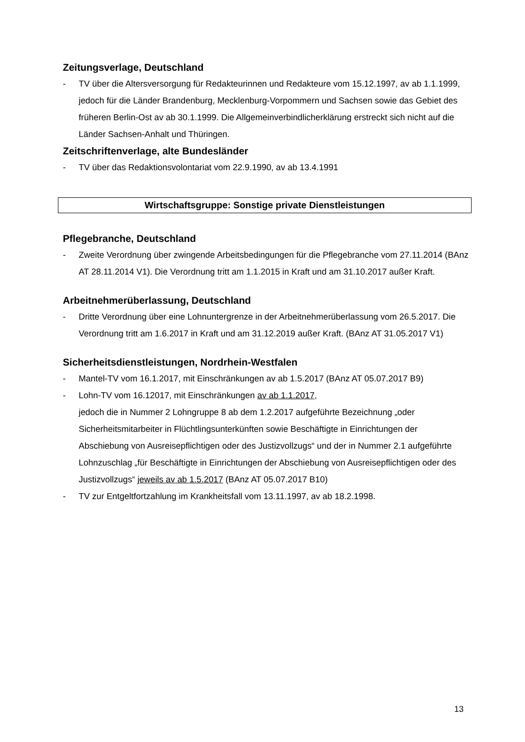Zeitungsverlage, Deutschland
- TV über die Altersversorgung für Redakteurinnen und Redakteure vom 15.12.1997, av ab 1.1.1999, jedoch für die Länder Brandenburg, Mecklenburg-Vorpommern und Sachsen sowie das Gebiet des früheren Berlin-Ost av ab 30.1.1999. Die Allgemein­verbindlicherklärung erstreckt sich nicht auf die Länder Sachsen-Anhalt und Thüringen.
Zeitschriftenverlage, alte Bundesländer
- TV über das Redaktionsvolontariat vom 22.9.1990, av ab 13.4.1991
Wirtschaftsgruppe: Sonstige private Dienstleistungen
Pflegebranche, Deutschland
- Zweite Verordnung über zwingende Arbeitsbedingungen für die Pflegebranche vom 27.11.2014 (BAnz AT 28.11.2014 V1). Die Verordnung tritt am 1.1.2015 in Kraft und am 31.10.2017 außer Kraft.
Arbeitnehmerüberlassung, Deutschland
- Dritte Verordnung über eine Lohnuntergrenze in der Arbeitnehmerüberlassung vom 26.5.2017. Die Verordnung tritt am 1.6.2017 in Kraft und am 31.12.2019 außer Kraft. (BAnz AT 31.05.2017 V1)
Sicherheitsdienstleistungen, Nordrhein-Westfalen
- Mantel-TV vom 16.1.2017, mit Einschränkungen av ab 1.5.2017 (BAnz AT 05.07.2017 B9)
- Lohn-TV vom 16.12017, mit Einschränkungen av ab 1.1.2017,
jedoch die in Nummer 2 Lohngruppe 8 ab dem 1.2.2017 aufgeführte Bezeichnung „oder Sicherheitsmitarbeiter in Flüchtlingsunterkünften sowie Beschäftigte in Einrichtungen der Abschiebung von Ausreisepflichtigen oder des Justizvollzugs“ und der in Nummer 2.1 aufgeführte Lohnzuschlag „für Beschäftigte in Einrichtungen der Abschiebung von Aus­reisepflichtigen oder des Justizvollzugs“ jeweils av ab 1.5.2017 (BAnz AT 05.07.2017 B10)
- TV zur Entgeltfortzahlung im Krankheitsfall vom 13.11.1997, av ab 18.2.1998.
13